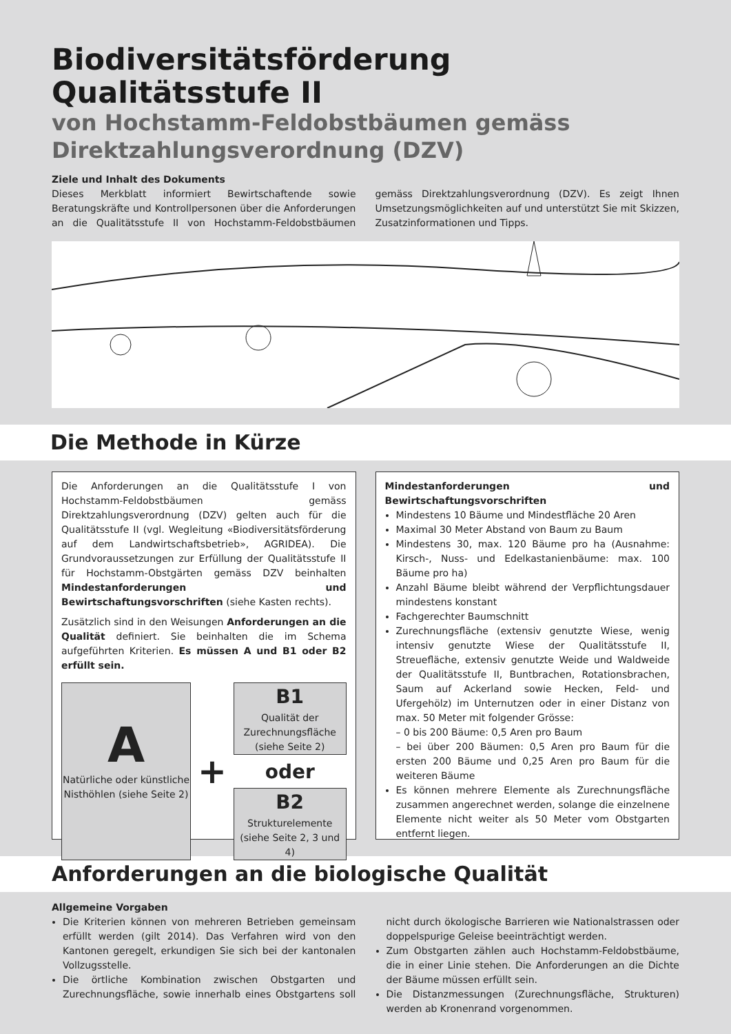Biodiversitätsförderung Qualitätsstufe II
von Hochstamm-Feldobstbäumen gemäss Direktzahlungsverordnung (DZV)
Ziele und Inhalt des Dokuments
Dieses Merkblatt informiert Bewirtschaftende sowie Beratungskräfte und Kontrollpersonen über die Anforderungen an die Qualitätsstufe II von Hochstamm-Feldobstbäumen gemäss Direktzahlungsverordnung (DZV). Es zeigt Ihnen Umsetzungsmöglichkeiten auf und unterstützt Sie mit Skizzen, Zusatzinformationen und Tipps.
Die Methode in Kürze
Die Anforderungen an die Qualitätsstufe I von Hochstamm-Feldobstbäumen gemäss Direktzahlungsverordnung (DZV) gelten auch für die Qualitätsstufe II (vgl. Wegleitung «Biodiversitätsförderung auf dem Landwirtschaftsbetrieb», AGRIDEA). Die Grundvoraussetzungen zur Erfüllung der Qualitätsstufe II für Hochstamm-Obstgärten gemäss DZV beinhalten Mindestanforderungen und Bewirtschaftungsvorschriften (siehe Kasten rechts).
Zusätzlich sind in den Weisungen Anforderungen an die Qualität definiert. Sie beinhalten die im Schema aufgeführten Kriterien. Es müssen A und B1 oder B2 erfüllt sein.
A
Natürliche oder künstliche Nisthöhlen (siehe Seite 2)
+
B1
Qualität der Zurechnungsfläche (siehe Seite 2)
oder
B2
Strukturelemente (siehe Seite 2, 3 und 4)
Mindestanforderungen und Bewirtschaftungsvorschriften
Mindestens 10 Bäume und Mindestfläche 20 Aren
Maximal 30 Meter Abstand von Baum zu Baum
Mindestens 30, max. 120 Bäume pro ha (Ausnahme: Kirsch-, Nuss- und Edelkastanienbäume: max. 100 Bäume pro ha)
Anzahl Bäume bleibt während der Verpflichtungsdauer mindestens konstant
Fachgerechter Baumschnitt
Zurechnungsfläche (extensiv genutzte Wiese, wenig intensiv genutzte Wiese der Qualitätsstufe II, Streuefläche, extensiv genutzte Weide und Waldweide der Qualitätsstufe II, Buntbrachen, Rotationsbrachen, Saum auf Ackerland sowie Hecken, Feld- und Ufergehölz) im Unternutzen oder in einer Distanz von max. 50 Meter mit folgender Grösse:
– 0 bis 200 Bäume: 0,5 Aren pro Baum
– bei über 200 Bäumen: 0,5 Aren pro Baum für die ersten 200 Bäume und 0,25 Aren pro Baum für die weiteren Bäume
Es können mehrere Elemente als Zurechnungsfläche zusammen angerechnet werden, solange die einzelnene Elemente nicht weiter als 50 Meter vom Obstgarten entfernt liegen.
Anforderungen an die biologische Qualität
Allgemeine Vorgaben
Die Kriterien können von mehreren Betrieben gemeinsam erfüllt werden (gilt 2014). Das Verfahren wird von den Kantonen geregelt, erkundigen Sie sich bei der kantonalen Vollzugsstelle.
Die örtliche Kombination zwischen Obstgarten und Zurechnungsfläche, sowie innerhalb eines Obstgartens soll nicht durch ökologische Barrieren wie Nationalstrassen oder doppelspurige Geleise beeinträchtigt werden.
Zum Obstgarten zählen auch Hochstamm-Feldobstbäume, die in einer Linie stehen. Die Anforderungen an die Dichte der Bäume müssen erfüllt sein.
Die Distanzmessungen (Zurechnungsfläche, Strukturen) werden ab Kronenrand vorgenommen.